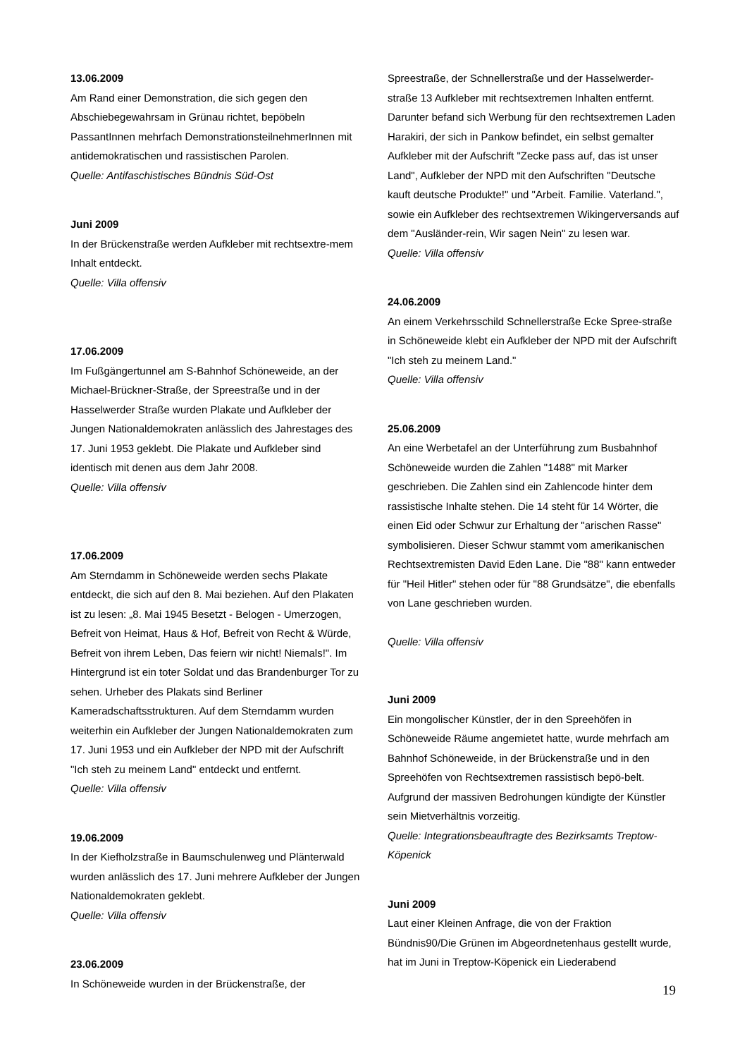13.06.2009
Am Rand einer Demonstration, die sich gegen den Abschiebegewahrsam in Grünau richtet, bepöbeln PassantInnen mehrfach DemonstrationsteilnehmerInnen mit antidemokratischen und rassistischen Parolen.
Quelle: Antifaschistisches Bündnis Süd-Ost
Juni 2009
In der Brückenstraße werden Aufkleber mit rechtsextre-mem Inhalt entdeckt.
Quelle: Villa offensiv
17.06.2009
Im Fußgängertunnel am S-Bahnhof Schöneweide, an der Michael-Brückner-Straße, der Spreestraße und in der Hasselwerder Straße wurden Plakate und Aufkleber der Jungen Nationaldemokraten anlässlich des Jahrestages des 17. Juni 1953 geklebt. Die Plakate und Aufkleber sind identisch mit denen aus dem Jahr 2008.
Quelle: Villa offensiv
17.06.2009
Am Sterndamm in Schöneweide werden sechs Plakate entdeckt, die sich auf den 8. Mai beziehen. Auf den Plakaten ist zu lesen: „8. Mai 1945 Besetzt - Belogen - Umerzogen, Befreit von Heimat, Haus & Hof, Befreit von Recht & Würde, Befreit von ihrem Leben, Das feiern wir nicht! Niemals!". Im Hintergrund ist ein toter Soldat und das Brandenburger Tor zu sehen. Urheber des Plakats sind Berliner Kameradschaftsstrukturen. Auf dem Sterndamm wurden weiterhin ein Aufkleber der Jungen Nationaldemokraten zum 17. Juni 1953 und ein Aufkleber der NPD mit der Aufschrift "Ich steh zu meinem Land" entdeckt und entfernt.
Quelle: Villa offensiv
19.06.2009
In der Kiefholzstraße in Baumschulenweg und Plänterwald wurden anlässlich des 17. Juni mehrere Aufkleber der Jungen Nationaldemokraten geklebt.
Quelle: Villa offensiv
23.06.2009
In Schöneweide wurden in der Brückenstraße, der
Spreestraße, der Schnellerstraße und der Hasselwerder-straße 13 Aufkleber mit rechtsextremen Inhalten entfernt. Darunter befand sich Werbung für den rechtsextremen Laden Harakiri, der sich in Pankow befindet, ein selbst gemalter Aufkleber mit der Aufschrift "Zecke pass auf, das ist unser Land", Aufkleber der NPD mit den Aufschriften "Deutsche kauft deutsche Produkte!" und "Arbeit. Familie. Vaterland.", sowie ein Aufkleber des rechtsextremen Wikingerversands auf dem "Ausländer-rein, Wir sagen Nein" zu lesen war.
Quelle: Villa offensiv
24.06.2009
An einem Verkehrsschild Schnellerstraße Ecke Spree-straße in Schöneweide klebt ein Aufkleber der NPD mit der Aufschrift "Ich steh zu meinem Land."
Quelle: Villa offensiv
25.06.2009
An eine Werbetafel an der Unterführung zum Busbahnhof Schöneweide wurden die Zahlen "1488" mit Marker geschrieben. Die Zahlen sind ein Zahlencode hinter dem rassistische Inhalte stehen. Die 14 steht für 14 Wörter, die einen Eid oder Schwur zur Erhaltung der "arischen Rasse" symbolisieren. Dieser Schwur stammt vom amerikanischen Rechtsextremisten David Eden Lane. Die "88" kann entweder für "Heil Hitler" stehen oder für "88 Grundsätze", die ebenfalls von Lane geschrieben wurden.
Quelle: Villa offensiv
Juni 2009
Ein mongolischer Künstler, der in den Spreehöfen in Schöneweide Räume angemietet hatte, wurde mehrfach am Bahnhof Schöneweide, in der Brückenstraße und in den Spreehöfen von Rechtsextremen rassistisch bepö-belt. Aufgrund der massiven Bedrohungen kündigte der Künstler sein Mietverhältnis vorzeitig.
Quelle: Integrationsbeauftragte des Bezirksamts Treptow-Köpenick
Juni 2009
Laut einer Kleinen Anfrage, die von der Fraktion Bündnis90/Die Grünen im Abgeordnetenhaus gestellt wurde, hat im Juni in Treptow-Köpenick ein Liederabend
19